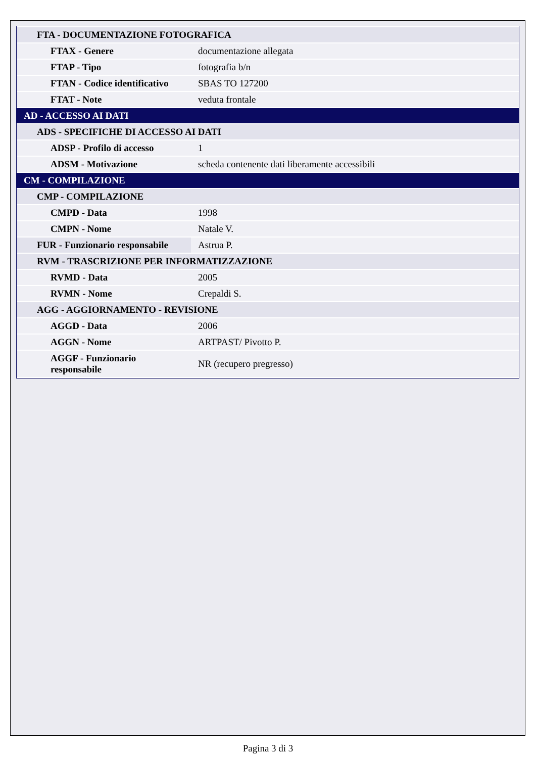| FTA - DOCUMENTAZIONE FOTOGRAFICA | |
| FTAX - Genere | documentazione allegata |
| FTAP - Tipo | fotografia b/n |
| FTAN - Codice identificativo | SBAS TO 127200 |
| FTAT - Note | veduta frontale |
| AD - ACCESSO AI DATI | |
| ADS - SPECIFICHE DI ACCESSO AI DATI | |
| ADSP - Profilo di accesso | 1 |
| ADSM - Motivazione | scheda contenente dati liberamente accessibili |
| CM - COMPILAZIONE | |
| CMP - COMPILAZIONE | |
| CMPD - Data | 1998 |
| CMPN - Nome | Natale V. |
| FUR - Funzionario responsabile | Astrua P. |
| RVM - TRASCRIZIONE PER INFORMATIZZAZIONE | |
| RVMD - Data | 2005 |
| RVMN - Nome | Crepaldi S. |
| AGG - AGGIORNAMENTO - REVISIONE | |
| AGGD - Data | 2006 |
| AGGN - Nome | ARTPAST/ Pivotto P. |
| AGGF - Funzionario responsabile | NR (recupero pregresso) |
Pagina 3 di 3